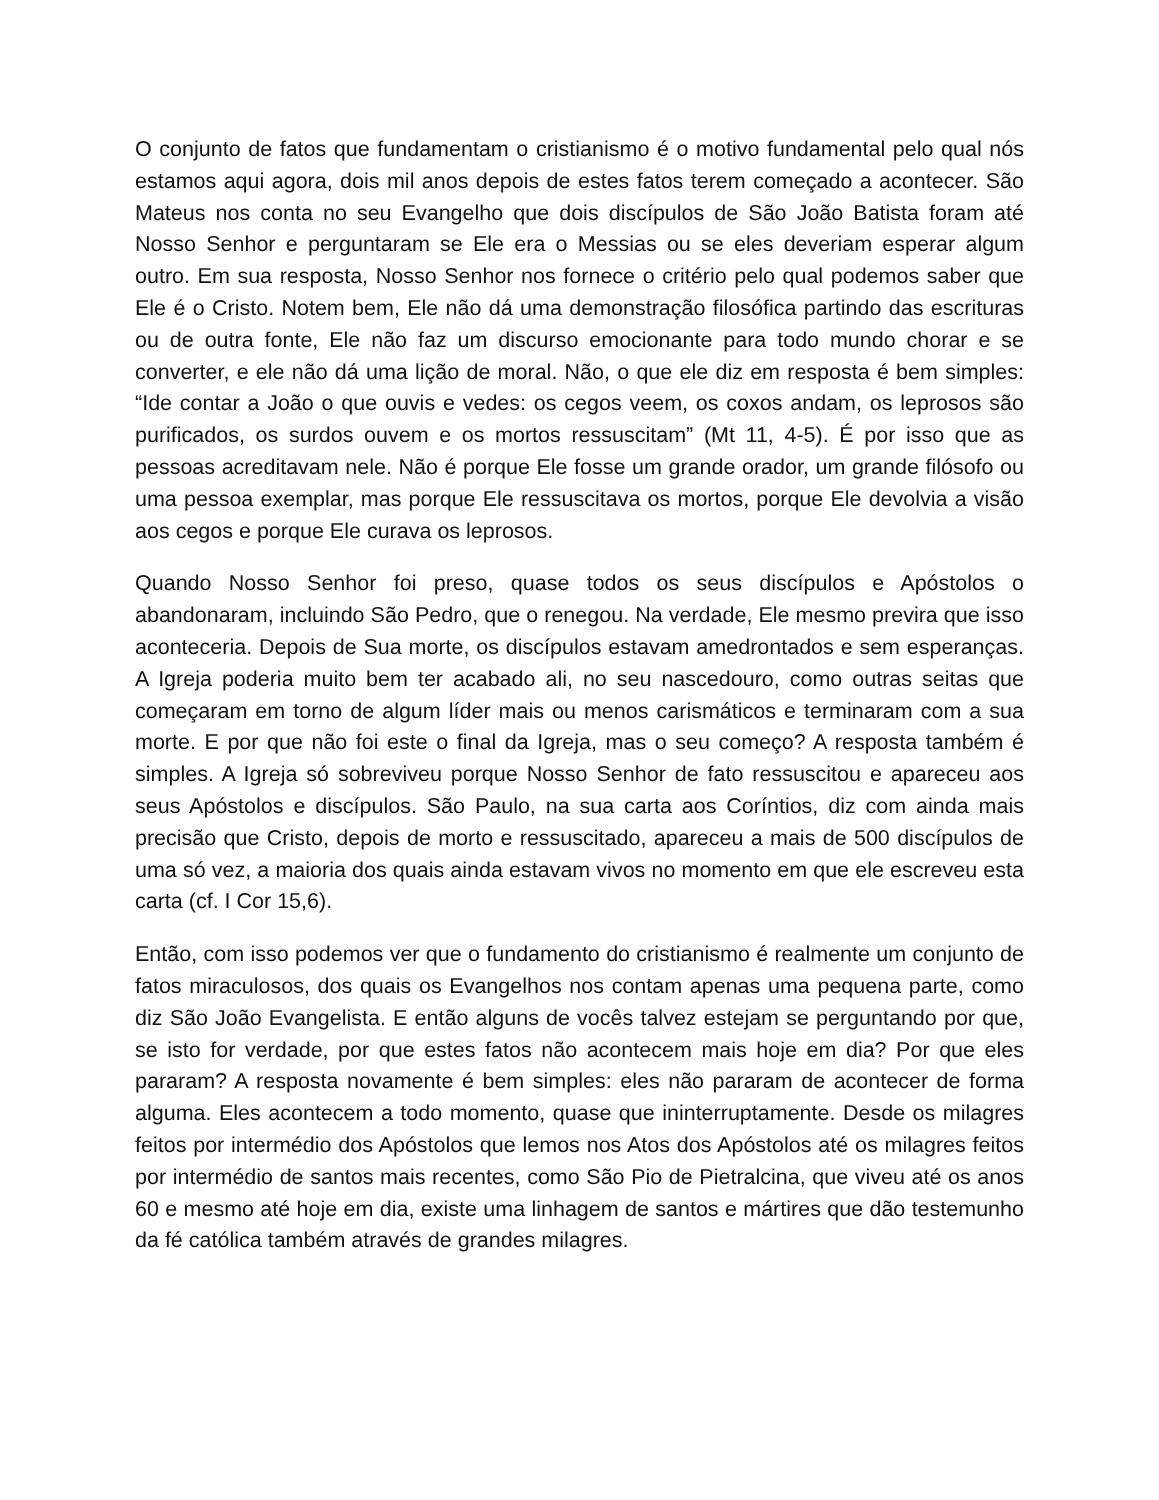O conjunto de fatos que fundamentam o cristianismo é o motivo fundamental pelo qual nós estamos aqui agora, dois mil anos depois de estes fatos terem começado a acontecer. São Mateus nos conta no seu Evangelho que dois discípulos de São João Batista foram até Nosso Senhor e perguntaram se Ele era o Messias ou se eles deveriam esperar algum outro. Em sua resposta, Nosso Senhor nos fornece o critério pelo qual podemos saber que Ele é o Cristo. Notem bem, Ele não dá uma demonstração filosófica partindo das escrituras ou de outra fonte, Ele não faz um discurso emocionante para todo mundo chorar e se converter, e ele não dá uma lição de moral. Não, o que ele diz em resposta é bem simples: “Ide contar a João o que ouvis e vedes: os cegos veem, os coxos andam, os leprosos são purificados, os surdos ouvem e os mortos ressuscitam” (Mt 11, 4-5). É por isso que as pessoas acreditavam nele. Não é porque Ele fosse um grande orador, um grande filósofo ou uma pessoa exemplar, mas porque Ele ressuscitava os mortos, porque Ele devolvia a visão aos cegos e porque Ele curava os leprosos.
Quando Nosso Senhor foi preso, quase todos os seus discípulos e Apóstolos o abandonaram, incluindo São Pedro, que o renegou. Na verdade, Ele mesmo previra que isso aconteceria. Depois de Sua morte, os discípulos estavam amedrontados e sem esperanças. A Igreja poderia muito bem ter acabado ali, no seu nascedouro, como outras seitas que começaram em torno de algum líder mais ou menos carismáticos e terminaram com a sua morte. E por que não foi este o final da Igreja, mas o seu começo? A resposta também é simples. A Igreja só sobreviveu porque Nosso Senhor de fato ressuscitou e apareceu aos seus Apóstolos e discípulos. São Paulo, na sua carta aos Coríntios, diz com ainda mais precisão que Cristo, depois de morto e ressuscitado, apareceu a mais de 500 discípulos de uma só vez, a maioria dos quais ainda estavam vivos no momento em que ele escreveu esta carta (cf. I Cor 15,6).
Então, com isso podemos ver que o fundamento do cristianismo é realmente um conjunto de fatos miraculosos, dos quais os Evangelhos nos contam apenas uma pequena parte, como diz São João Evangelista. E então alguns de vocês talvez estejam se perguntando por que, se isto for verdade, por que estes fatos não acontecem mais hoje em dia? Por que eles pararam? A resposta novamente é bem simples: eles não pararam de acontecer de forma alguma. Eles acontecem a todo momento, quase que ininterruptamente. Desde os milagres feitos por intermédio dos Apóstolos que lemos nos Atos dos Apóstolos até os milagres feitos por intermédio de santos mais recentes, como São Pio de Pietralcina, que viveu até os anos 60 e mesmo até hoje em dia, existe uma linhagem de santos e mártires que dão testemunho da fé católica também através de grandes milagres.